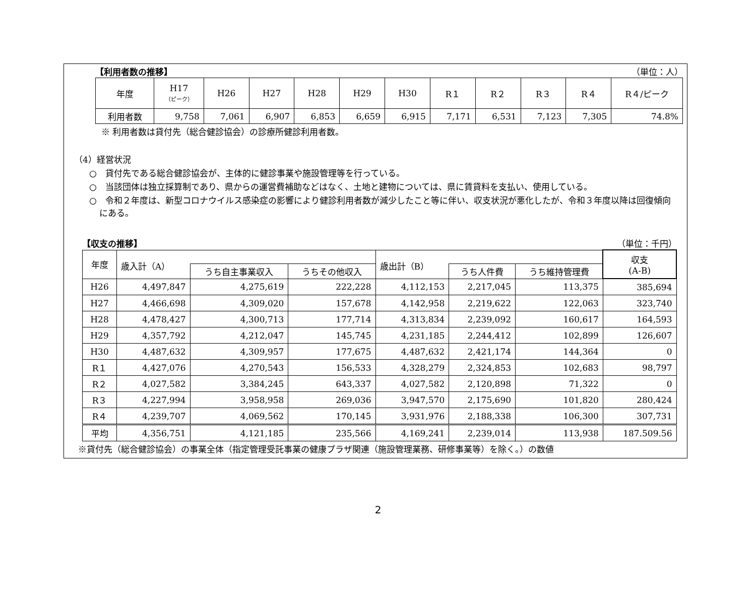【利用者数の推移】 （単位：人）
| 年度 | H17 （ピーク） | H26 | H27 | H28 | H29 | H30 | R１ | R２ | R３ | R４ | R４/ピーク |
| --- | --- | --- | --- | --- | --- | --- | --- | --- | --- | --- | --- |
| 利用者数 | 9,758 | 7,061 | 6,907 | 6,853 | 6,659 | 6,915 | 7,171 | 6,531 | 7,123 | 7,305 | 74.8% |
※ 利用者数は貸付先（総合健診協会）の診療所健診利用者数。
（4）経営状況
○　貸付先である総合健診協会が、主体的に健診事業や施設管理等を行っている。
○　当該団体は独立採算制であり、県からの運営費補助などはなく、土地と建物については、県に賃貸料を支払い、使用している。
○　令和２年度は、新型コロナウイルス感染症の影響により健診利用者数が減少したこと等に伴い、収支状況が悪化したが、令和３年度以降は回復傾向にある。
【収支の推移】 （単位：千円）
| 年度 | 歳入計（A） | | | 歳出計（B） | | | 収支 (A-B) |
| --- | --- | --- | --- | --- | --- | --- | --- |
| | | うち自主事業収入 | うちその他収入 | | うち人件費 | うち維持管理費 | |
| H26 | 4,497,847 | 4,275,619 | 222,228 | 4,112,153 | 2,217,045 | 113,375 | 385,694 |
| H27 | 4,466,698 | 4,309,020 | 157,678 | 4,142,958 | 2,219,622 | 122,063 | 323,740 |
| H28 | 4,478,427 | 4,300,713 | 177,714 | 4,313,834 | 2,239,092 | 160,617 | 164,593 |
| H29 | 4,357,792 | 4,212,047 | 145,745 | 4,231,185 | 2,244,412 | 102,899 | 126,607 |
| H30 | 4,487,632 | 4,309,957 | 177,675 | 4,487,632 | 2,421,174 | 144,364 | 0 |
| R１ | 4,427,076 | 4,270,543 | 156,533 | 4,328,279 | 2,324,853 | 102,683 | 98,797 |
| R２ | 4,027,582 | 3,384,245 | 643,337 | 4,027,582 | 2,120,898 | 71,322 | 0 |
| R３ | 4,227,994 | 3,958,958 | 269,036 | 3,947,570 | 2,175,690 | 101,820 | 280,424 |
| R４ | 4,239,707 | 4,069,562 | 170,145 | 3,931,976 | 2,188,338 | 106,300 | 307,731 |
| 平均 | 4,356,751 | 4,121,185 | 235,566 | 4,169,241 | 2,239,014 | 113,938 | 187.509.56 |
※貸付先（総合健診協会）の事業全体（指定管理受託事業の健康プラザ関連（施設管理業務、研修事業等）を除く。）の数値
2